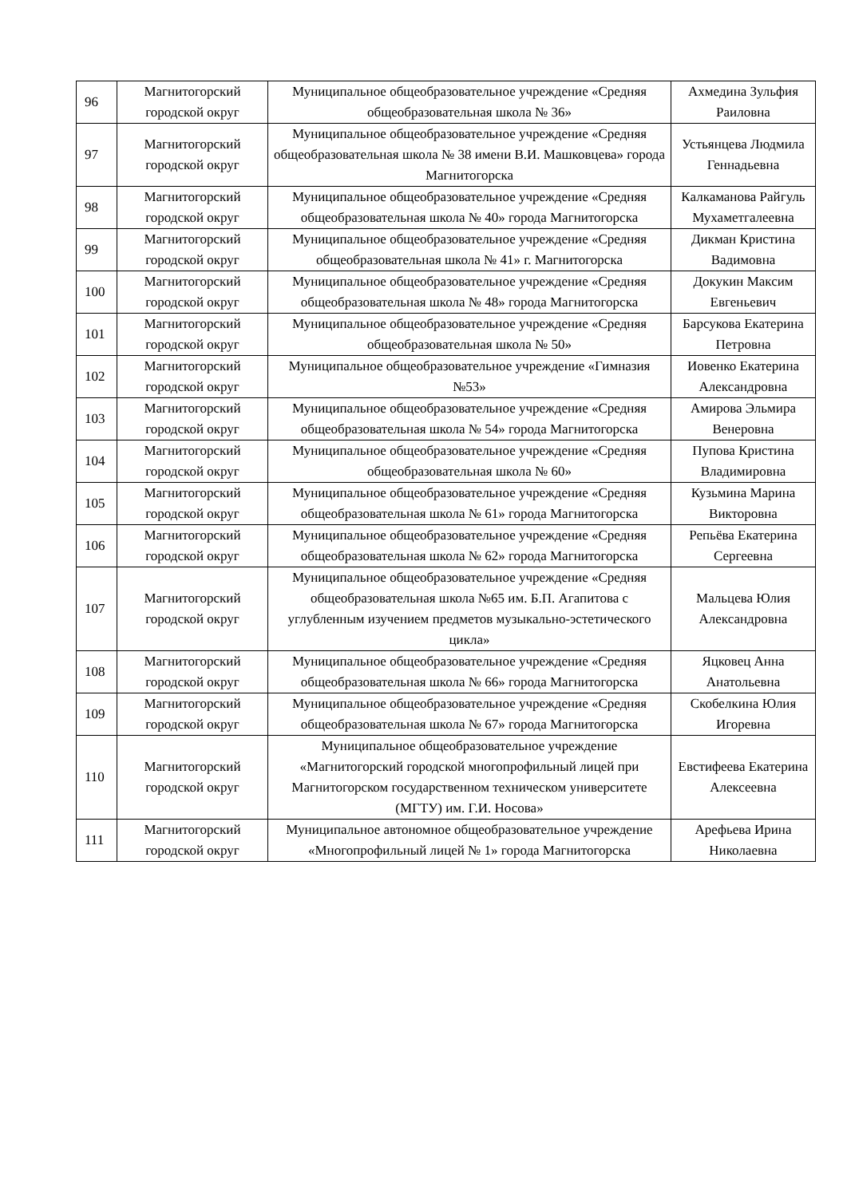| 96 | Магнитогорский городской округ | Муниципальное общеобразовательное учреждение «Средняя общеобразовательная школа № 36» | Ахмедина Зульфия Раиловна |
| 97 | Магнитогорский городской округ | Муниципальное общеобразовательное учреждение «Средняя общеобразовательная школа № 38 имени В.И. Машковцева» города Магнитогорска | Устьянцева Людмила Геннадьевна |
| 98 | Магнитогорский городской округ | Муниципальное общеобразовательное учреждение «Средняя общеобразовательная школа № 40» города Магнитогорска | Калкаманова Райгуль Мухаметгалеевна |
| 99 | Магнитогорский городской округ | Муниципальное общеобразовательное учреждение «Средняя общеобразовательная школа № 41» г. Магнитогорска | Дикман Кристина Вадимовна |
| 100 | Магнитогорский городской округ | Муниципальное общеобразовательное учреждение «Средняя общеобразовательная школа № 48» города Магнитогорска | Докукин Максим Евгеньевич |
| 101 | Магнитогорский городской округ | Муниципальное общеобразовательное учреждение «Средняя общеобразовательная школа № 50» | Барсукова Екатерина Петровна |
| 102 | Магнитогорский городской округ | Муниципальное общеобразовательное учреждение «Гимназия №53» | Иовенко Екатерина Александровна |
| 103 | Магнитогорский городской округ | Муниципальное общеобразовательное учреждение «Средняя общеобразовательная школа № 54» города Магнитогорска | Амирова Эльмира Венеровна |
| 104 | Магнитогорский городской округ | Муниципальное общеобразовательное учреждение «Средняя общеобразовательная школа № 60» | Пупова Кристина Владимировна |
| 105 | Магнитогорский городской округ | Муниципальное общеобразовательное учреждение «Средняя общеобразовательная школа № 61» города Магнитогорска | Кузьмина Марина Викторовна |
| 106 | Магнитогорский городской округ | Муниципальное общеобразовательное учреждение «Средняя общеобразовательная школа № 62» города Магнитогорска | Репьёва Екатерина Сергеевна |
| 107 | Магнитогорский городской округ | Муниципальное общеобразовательное учреждение «Средняя общеобразовательная школа №65 им. Б.П. Агапитова с углубленным изучением предметов музыкально-эстетического цикла» | Мальцева Юлия Александровна |
| 108 | Магнитогорский городской округ | Муниципальное общеобразовательное учреждение «Средняя общеобразовательная школа № 66» города Магнитогорска | Яцковец Анна Анатольевна |
| 109 | Магнитогорский городской округ | Муниципальное общеобразовательное учреждение «Средняя общеобразовательная школа № 67» города Магнитогорска | Скобелкина Юлия Игоревна |
| 110 | Магнитогорский городской округ | Муниципальное общеобразовательное учреждение «Магнитогорский городской многопрофильный лицей при Магнитогорском государственном техническом университете (МГТУ) им. Г.И. Носова» | Евстифеева Екатерина Алексеевна |
| 111 | Магнитогорский городской округ | Муниципальное автономное общеобразовательное учреждение «Многопрофильный лицей № 1» города Магнитогорска | Арефьева Ирина Николаевна |